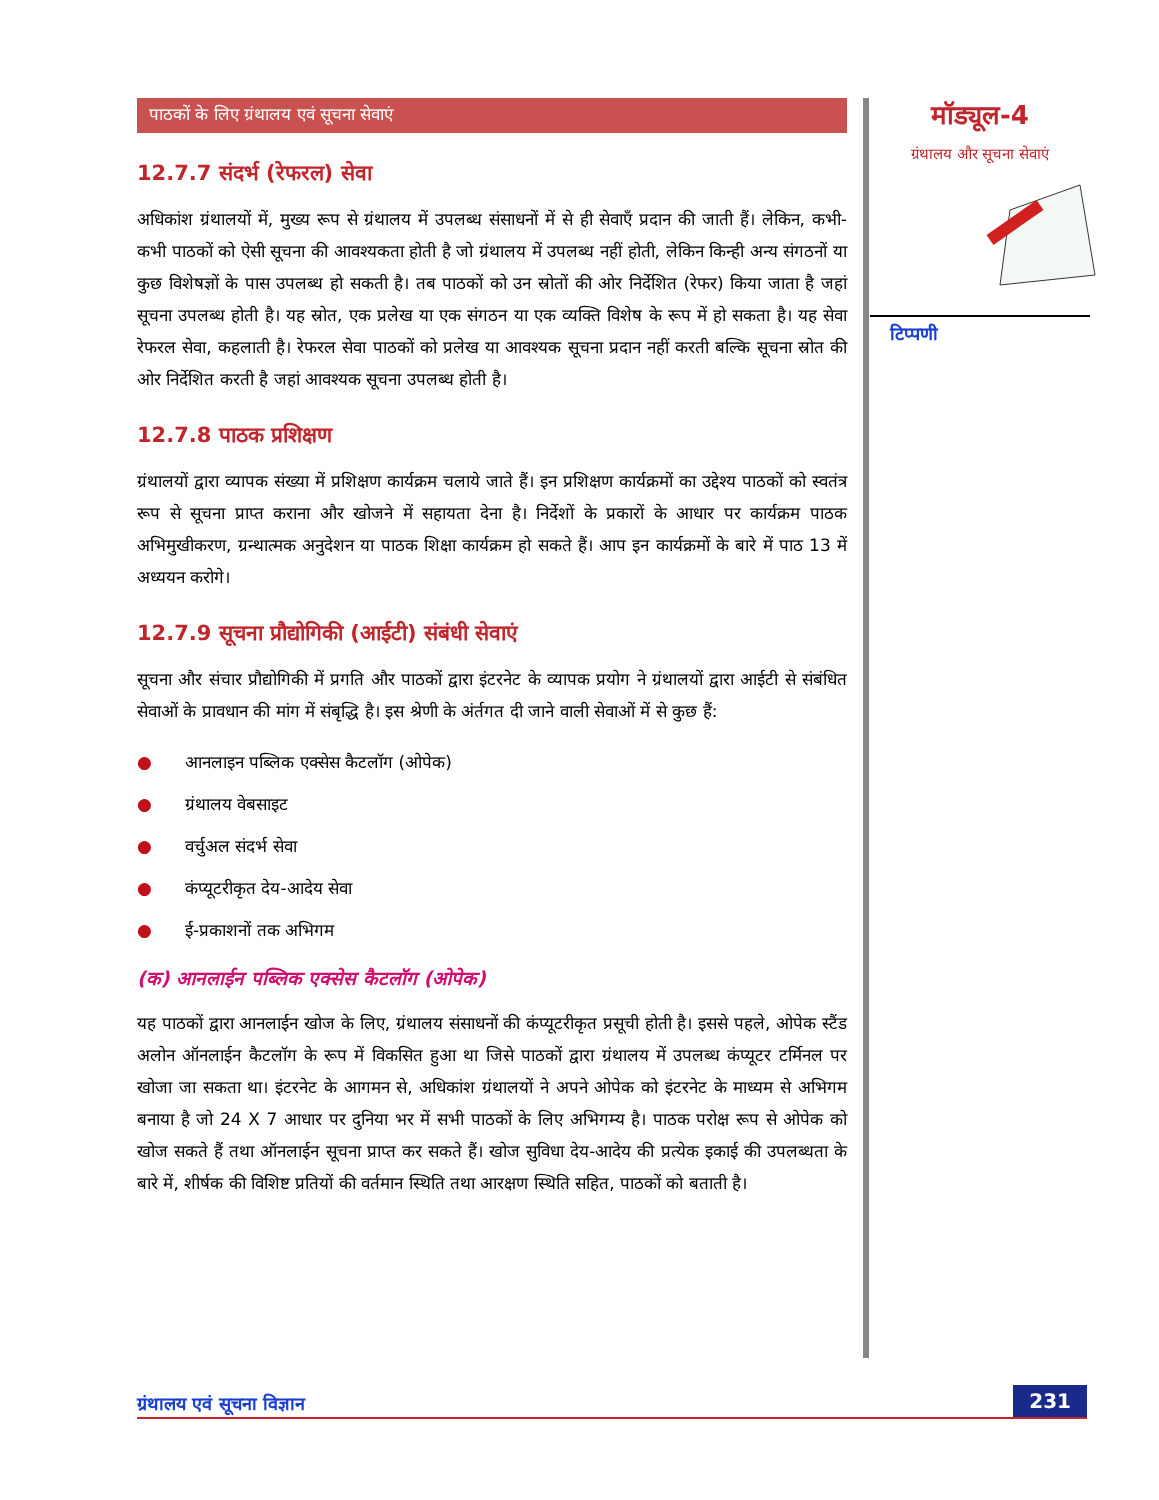पाठकों के लिए ग्रंथालय एवं सूचना सेवाएं
12.7.7 संदर्भ (रेफरल) सेवा
अधिकांश ग्रंथालयों में, मुख्य रूप से ग्रंथालय में उपलब्ध संसाधनों में से ही सेवाएँ प्रदान की जाती हैं। लेकिन, कभी-कभी पाठकों को ऐसी सूचना की आवश्यकता होती है जो ग्रंथालय में उपलब्ध नहीं होती, लेकिन किन्ही अन्य संगठनों या कुछ विशेषज्ञों के पास उपलब्ध हो सकती है। तब पाठकों को उन स्रोतों की ओर निर्देशित (रेफर) किया जाता है जहां सूचना उपलब्ध होती है। यह स्रोत, एक प्रलेख या एक संगठन या एक व्यक्ति विशेष के रूप में हो सकता है। यह सेवा रेफरल सेवा, कहलाती है। रेफरल सेवा पाठकों को प्रलेख या आवश्यक सूचना प्रदान नहीं करती बल्कि सूचना स्रोत की ओर निर्देशित करती है जहां आवश्यक सूचना उपलब्ध होती है।
12.7.8 पाठक प्रशिक्षण
ग्रंथालयों द्वारा व्यापक संख्या में प्रशिक्षण कार्यक्रम चलाये जाते हैं। इन प्रशिक्षण कार्यक्रमों का उद्देश्य पाठकों को स्वतंत्र रूप से सूचना प्राप्त कराना और खोजने में सहायता देना है। निर्देशों के प्रकारों के आधार पर कार्यक्रम पाठक अभिमुखीकरण, ग्रन्थात्मक अनुदेशन या पाठक शिक्षा कार्यक्रम हो सकते हैं। आप इन कार्यक्रमों के बारे में पाठ 13 में अध्ययन करोगे।
12.7.9 सूचना प्रौद्योगिकी (आईटी) संबंधी सेवाएं
सूचना और संचार प्रौद्योगिकी में प्रगति और पाठकों द्वारा इंटरनेट के व्यापक प्रयोग ने ग्रंथालयों द्वारा आईटी से संबंधित सेवाओं के प्रावधान की मांग में संबृद्धि है। इस श्रेणी के अंर्तगत दी जाने वाली सेवाओं में से कुछ हैं:
● आनलाइन पब्लिक एक्सेस कैटलॉग (ओपेक)
● ग्रंथालय वेबसाइट
● वर्चुअल संदर्भ सेवा
● कंप्यूटरीकृत देय-आदेय सेवा
● ई-प्रकाशनों तक अभिगम
(क) आनलाईन पब्लिक एक्सेस कैटलॉग (ओपेक)
यह पाठकों द्वारा आनलाईन खोज के लिए, ग्रंथालय संसाधनों की कंप्यूटरीकृत प्रसूची होती है। इससे पहले, ओपेक स्टैंड अलोन ऑनलाईन कैटलॉग के रूप में विकसित हुआ था जिसे पाठकों द्वारा ग्रंथालय में उपलब्ध कंप्यूटर टर्मिनल पर खोजा जा सकता था। इंटरनेट के आगमन से, अधिकांश ग्रंथालयों ने अपने ओपेक को इंटरनेट के माध्यम से अभिगम बनाया है जो 24 X 7 आधार पर दुनिया भर में सभी पाठकों के लिए अभिगम्य है। पाठक परोक्ष रूप से ओपेक को खोज सकते हैं तथा ऑनलाईन सूचना प्राप्त कर सकते हैं। खोज सुविधा देय-आदेय की प्रत्येक इकाई की उपलब्धता के बारे में, शीर्षक की विशिष्ट प्रतियों की वर्तमान स्थिति तथा आरक्षण स्थिति सहित, पाठकों को बताती है।
मॉड्यूल-4
ग्रंथालय और सूचना सेवाएं
टिप्पणी
ग्रंथालय एवं सूचना विज्ञान 231